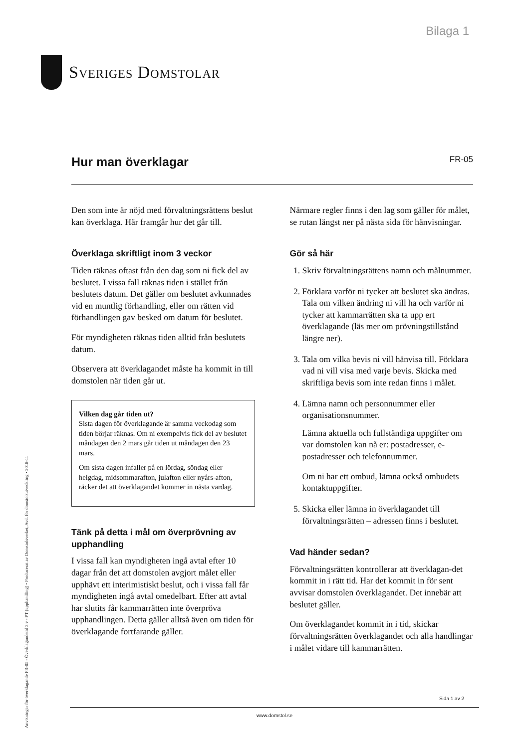Bilaga 1
Sveriges Domstolar
Anvisningar för överklagande FR-05 - Överklagandetid 3 v - PT (upphandling) • Producerat av Domstolsverket, Avd. för domstolsutveckling • 2018-11
Hur man överklagar FR-05
Den som inte är nöjd med förvaltningsrättens beslut kan överklaga. Här framgår hur det går till.
Överklaga skriftligt inom 3 veckor
Tiden räknas oftast från den dag som ni fick del av beslutet. I vissa fall räknas tiden i stället från beslutets datum. Det gäller om beslutet avkunnades vid en muntlig förhandling, eller om rätten vid förhandlingen gav besked om datum för beslutet.
För myndigheten räknas tiden alltid från beslutets datum.
Observera att överklagandet måste ha kommit in till domstolen när tiden går ut.
Vilken dag går tiden ut?
Sista dagen för överklagande är samma veckodag som tiden börjar räknas. Om ni exempelvis fick del av beslutet måndagen den 2 mars går tiden ut måndagen den 23 mars.
Om sista dagen infaller på en lördag, söndag eller helgdag, midsommarafton, julafton eller nyårs-afton, räcker det att överklagandet kommer in nästa vardag.
Tänk på detta i mål om överprövning av upphandling
I vissa fall kan myndigheten ingå avtal efter 10 dagar från det att domstolen avgjort målet eller upphävt ett interimistiskt beslut, och i vissa fall får myndigheten ingå avtal omedelbart. Efter att avtal har slutits får kammarrätten inte överpröva upphandlingen. Detta gäller alltså även om tiden för överklagande fortfarande gäller.
Närmare regler finns i den lag som gäller för målet, se rutan längst ner på nästa sida för hänvisningar.
Gör så här
1. Skriv förvaltningsrättens namn och målnummer.
2. Förklara varför ni tycker att beslutet ska ändras. Tala om vilken ändring ni vill ha och varför ni tycker att kammarrätten ska ta upp ert överklagande (läs mer om prövningstillstånd längre ner).
3. Tala om vilka bevis ni vill hänvisa till. Förklara vad ni vill visa med varje bevis. Skicka med skriftliga bevis som inte redan finns i målet.
4. Lämna namn och personnummer eller organisationsnummer.
Lämna aktuella och fullständiga uppgifter om var domstolen kan nå er: postadresser, e-postadresser och telefonnummer.
Om ni har ett ombud, lämna också ombudets kontaktuppgifter.
5. Skicka eller lämna in överklagandet till förvaltningsrätten – adressen finns i beslutet.
Vad händer sedan?
Förvaltningsrätten kontrollerar att överklagan-det kommit in i rätt tid. Har det kommit in för sent avvisar domstolen överklagandet. Det innebär att beslutet gäller.
Om överklagandet kommit in i tid, skickar förvaltningsrätten överklagandet och alla handlingar i målet vidare till kammarrätten.
Sida 1 av 2
www.domstol.se